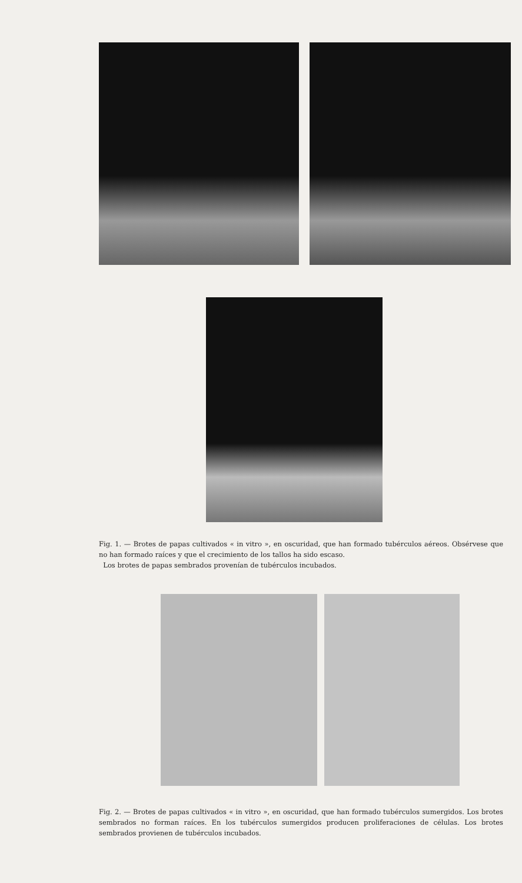Fig. 1. — Brotes de papas cultivados « in vitro », en oscuridad, que han formado tubérculos aéreos. Obsérvese que no han formado raíces y que el crecimiento de los tallos ha sido escaso.
Los brotes de papas sembrados provenían de tubérculos incubados.
Fig. 2. — Brotes de papas cultivados « in vitro », en oscuridad, que han formado tubérculos sumergidos. Los brotes sembrados no forman raíces. En los tubérculos sumergidos producen proliferaciones de células. Los brotes sembrados provienen de tubérculos incubados.